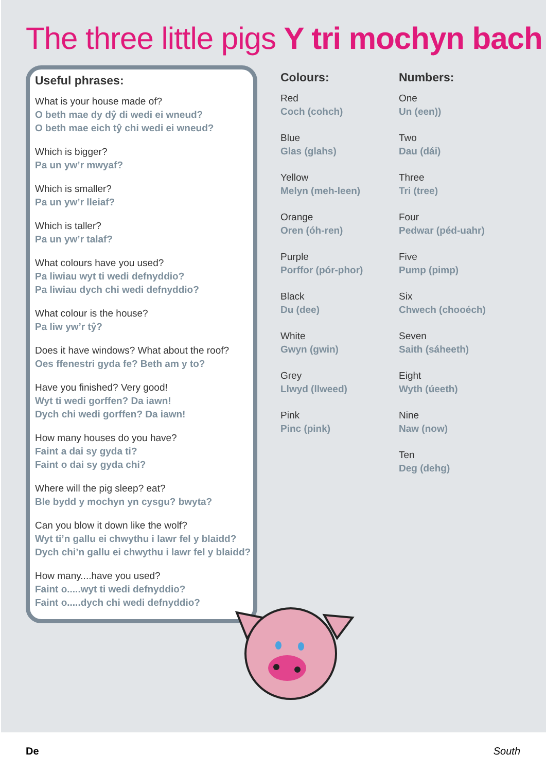The three little pigs Y tri mochyn bach
Useful phrases:
What is your house made of?
O beth mae dy dŷ di wedi ei wneud?
O beth mae eich tŷ chi wedi ei wneud?
Which is bigger?
Pa un yw’r mwyaf?
Which is smaller?
Pa un yw’r lleiaf?
Which is taller?
Pa un yw’r talaf?
What colours have you used?
Pa liwiau wyt ti wedi defnyddio?
Pa liwiau dych chi wedi defnyddio?
What colour is the house?
Pa liw yw’r tŷ?
Does it have windows? What about the roof?
Oes ffenestri gyda fe? Beth am y to?
Have you finished? Very good!
Wyt ti wedi gorffen? Da iawn!
Dych chi wedi gorffen? Da iawn!
How many houses do you have?
Faint a dai sy gyda ti?
Faint o dai sy gyda chi?
Where will the pig sleep? eat?
Ble bydd y mochyn yn cysgu? bwyta?
Can you blow it down like the wolf?
Wyt ti’n gallu ei chwythu i lawr fel y blaidd?
Dych chi’n gallu ei chwythu i lawr fel y blaidd?
How many....have you used?
Faint o.....wyt ti wedi defnyddio?
Faint o.....dych chi wedi defnyddio?
Colours:
Red
Coch (cohch)
Blue
Glas (glahs)
Yellow
Melyn (meh-leen)
Orange
Oren (óh-ren)
Purple
Porffor (pór-phor)
Black
Du (dee)
White
Gwyn (gwin)
Grey
Llwyd (llweed)
Pink
Pinc (pink)
Numbers:
One
Un (een))
Two
Dau (dái)
Three
Tri (tree)
Four
Pedwar (péd-uahr)
Five
Pump (pimp)
Six
Chwech (chooéch)
Seven
Saith (sáheeth)
Eight
Wyth (úeeth)
Nine
Naw (now)
Ten
Deg (dehg)
De South